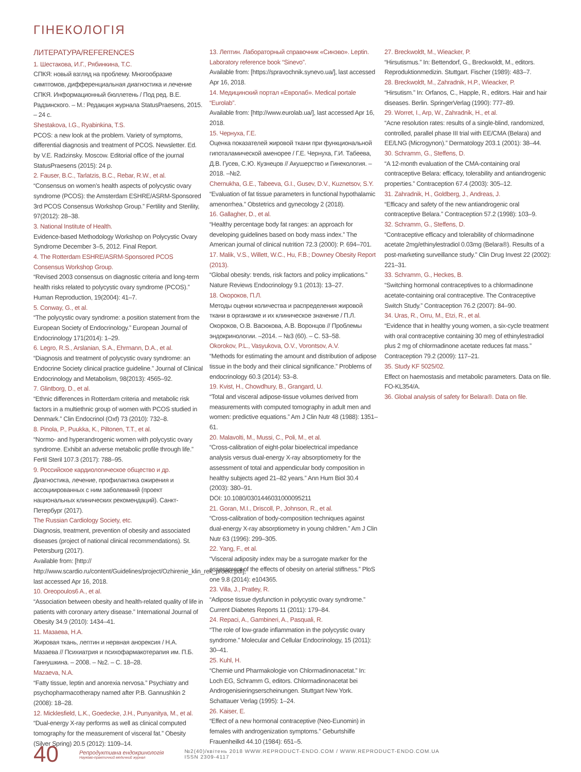ГІНЕКОЛОГІЯ
ЛИТЕРАТУРА/REFERENCES
1. Шестакова, И.Г., Рябинкина, Т.С.
СПКЯ: новый взгляд на проблему. Многообразие симптомов, дифференциальная диагностика и лечение СПКЯ. Информационный бюллетень / Под ред. В.Е. Радзинского. – М.: Редакция журнала StatusPraesens, 2015. – 24 с.
Shestakova, I.G., Ryabinkina, T.S.
PCOS: a new look at the problem. Variety of symptoms, differential diagnosis and treatment of PCOS. Newsletter. Ed. by V.E. Radzinsky. Moscow. Editorial office of the journal StatusPraesens (2015): 24 p.
2. Fauser, B.C., Tarlatzis, B.C., Rebar, R.W., et al.
“Consensus on women’s health aspects of polycystic ovary syndrome (PCOS): the Amsterdam ESHRE/ASRM-Sponsored 3rd PCOS Consensus Workshop Group.” Fertility and Sterility, 97(2012): 28–38.
3. National Institute of Health.
Evidence-based Methodology Workshop on Polycystic Ovary Syndrome December 3–5, 2012. Final Report.
4. The Rotterdam ESHRE/ASRM-Sponsored PCOS Consensus Workshop Group.
“Revised 2003 consensus on diagnostic criteria and long-term health risks related to polycystic ovary syndrome (PCOS).” Human Reproduction, 19(2004): 41–7.
5. Conway, G., et al.
“The polycystic ovary syndrome: a position statement from the European Society of Endocrinology.” European Journal of Endocrinology 171(2014): 1–29.
6. Legro, R.S., Arslanian, S.A., Ehrmann, D.A., et al.
“Diagnosis and treatment of polycystic ovary syndrome: an Endocrine Society clinical practice guideline.” Journal of Clinical Endocrinology and Metabolism, 98(2013): 4565–92.
7. Glintborg, D., et al.
“Ethnic differences in Rotterdam criteria and metabolic risk factors in a multiethnic group of women with PCOS studied in Denmark.” Clin Endocrinol (Oxf) 73 (2010): 732–8.
8. Pinola, P., Puukka, K., Piltonen, T.T., et al.
“Normo- and hyperandrogenic women with polycystic ovary syndrome. Exhibit an adverse metabolic profile through life.” Fertil Steril 107.3 (2017): 788–95.
9. Российское кардиологическое общество и др.
Диагностика, лечение, профилактика ожирения и ассоциированных с ним заболеваний (проект национальных клинических рекомендаций). Санкт-Петербург (2017).
The Russian Cardiology Society, etc.
Diagnosis, treatment, prevention of obesity and associated diseases (project of national clinical recommendations). St. Petersburg (2017).
Available from: [http:// http://www.scardio.ru/content/Guidelines/project/Ozhirenie_klin_rek_proekt.pdf], last accessed Apr 16, 2018.
10. Oreopoulos6 A., et al.
“Association between obesity and health-related quality of life in patients with coronary artery disease.” International Journal of Obesity 34.9 (2010): 1434–41.
11. Мазаева, Н.А.
Жировая ткань, лептин и нервная анорексия / Н.А. Мазаева // Психиатрия и психофармакотерапия им. П.Б. Ганнушкина. – 2008. – №2. – С. 18–28.
Mazaeva, N.A.
“Fatty tissue, leptin and anorexia nervosa.” Psychiatry and psychopharmacotherapy named after P.B. Gannushkin 2 (2008): 18–28.
12. Micklesfield, L.K., Goedecke, J.H., Punyanitya, M., et al.
“Dual-energy X-ray performs as well as clinical computed tomography for the measurement of visceral fat.” Obesity (Silver Spring) 20.5 (2012): 1109–14.
13. Лептин. Лабораторный справочник «Синэво». Leptin. Laboratory reference book “Sinevo”.
Available from: [https://spravochnik.synevo.ua/], last accessed Apr 16, 2018.
14. Медицинский портал «Евролаб». Medical portale “Eurolab”.
Available from: [http://www.eurolab.ua/], last accessed Apr 16, 2018.
15. Чернуха, Г.Е.
Оценка показателей жировой ткани при функциональной гипоталамической аменорее / Г.Е. Чернуха, Г.И. Табеева, Д.В. Гусев, С.Ю. Кузнецов // Акушерство и Гинекология. – 2018. –№2.
Chernukha, G.E., Tabeeva, G.I., Gusev, D.V., Kuznetsov, S.Y.
“Evaluation of fat tissue parameters in functional hypothalamic amenorrhea.” Obstetrics and gynecology 2 (2018).
16. Gallagher, D., et al.
“Healthy percentage body fat ranges: an approach for developing guidelines based on body mass index.” The American journal of clinical nutrition 72.3 (2000): P. 694–701.
17. Malik, V.S., Willett, W.C., Hu, F.B.; Downey Obesity Report (2013).
“Global obesity: trends, risk factors and policy implications.” Nature Reviews Endocrinology 9.1 (2013): 13–27.
18. Окороков, П.Л.
Методы оценки количества и распределения жировой ткани в организме и их клиническое значение / П.Л. Окороков, О.В. Васюкова, А.В. Воронцов // Проблемы эндокринологии. –2014. – №3 (60). – С. 53–58.
Okorokov, P.L., Vasyukova, O.V., Vorontsov, A.V.
“Methods for estimating the amount and distribution of adipose tissue in the body and their clinical significance.” Problems of endocrinology 60.3 (2014): 53–8.
19. Kvist, H., Chowdhury, B., Grangard, U.
“Total and visceral adipose-tissue volumes derived from measurements with computed tomography in adult men and women: predictive equations.” Am J Clin Nutr 48 (1988): 1351–61.
20. Malavolti, M., Mussi, C., Poli, M., et al.
“Cross-calibration of eight-polar bioelectrical impedance analysis versus dual-energy X-ray absorptiometry for the assessment of total and appendicular body composition in healthy subjects aged 21–82 years.” Ann Hum Biol 30.4 (2003): 380–91.
DOI: 10.1080/0301446031000095211
21. Goran, M.I., Driscoll, P., Johnson, R., et al.
“Cross-calibration of body-composition techniques against dual-energy X-ray absorptiometry in young children.” Am J Clin Nutr 63 (1996): 299–305.
22. Yang, F., et al.
“Visceral adiposity index may be a surrogate marker for the assessment of the effects of obesity on arterial stiffness.” PloS one 9.8 (2014): e104365.
23. Villa, J., Pratley, R.
“Adipose tissue dysfunction in polycystic ovary syndrome.” Current Diabetes Reports 11 (2011): 179–84.
24. Repaci, A., Gambineri, A., Pasquali, R.
“The role of low-grade inflammation in the polycystic ovary syndrome.” Molecular and Cellular Endocrinology, 15 (2011): 30–41.
25. Kuhl, H.
“Chemie und Pharmakologie von Chlormadinonacetat.” In: Loch EG, Schramm G, editors. Chlormadinonacetat bei Androgenisieringserscheinungen. Stuttgart New York. Schattauer Verlag (1995): 1–24.
26. Kaiser, E.
“Effect of a new hormonal contraceptive (Neo-Eunomin) in females with androgenization symptoms.” Geburtshilfe Frauenheilkd 44.10 (1984): 651–5.
27. Breckwoldt, M., Wieacker, P.
“Hirsutismus.” In: Bettendorf, G., Breckwoldt, M., editors. Reproduktionmedizin. Stuttgart. Fischer (1989): 483–7.
28. Breckwoldt, M., Zahradnik, H.P., Wieacker, P.
“Hirsutism.” In: Orfanos, C., Happle, R., editors. Hair and hair diseases. Berlin. SpringerVerlag (1990): 777–89.
29. Worret, I., Arp, W., Zahradnik, H., et al.
“Acne resolution rates: results of a single-blind, randomized, controlled, parallel phase III trial with EE/CMA (Belara) and EE/LNG (Microgynon).” Dermatology 203.1 (2001): 38–44.
30. Schramm, G., Steffens, D.
“A 12-month evaluation of the CMA-containing oral contraceptive Belara: efficacy, tolerability and antiandrogenic properties.” Contraception 67.4 (2003): 305–12.
31. Zahradnik, H., Goldberg, J., Andreas, J.
“Efficacy and safety of the new antiandrogenic oral contraceptive Belara.” Contraception 57.2 (1998): 103–9.
32. Schramm, G., Steffens, D.
“Contraceptive efficacy and tolerability of chlormadinone acetate 2mg/ethinylestradiol 0.03mg (Belara®). Results of a post-marketing surveillance study.” Clin Drug Invest 22 (2002): 221–31.
33. Schramm, G., Heckes, B.
“Switching hormonal contraceptives to a chlormadinone acetate-containing oral contraceptive. The Contraceptive Switch Study.” Contraception 76.2 (2007): 84–90.
34. Uras, R., Orru, M., Etzi, R., et al.
“Evidence that in healthy young women, a six-cycle treatment with oral contraceptive containing 30 meg of ethinylestradiol plus 2 mg of chlormadinone acetate reduces fat mass.” Contraception 79.2 (2009): 117–21.
35. Study KF 5025/02.
Effect on haemostasis and metabolic parameters. Data on file. FO-KL354/A.
36. Global analysis of safety for Belara®. Data on file.
40
Репродуктивна ендокринологія
Науково-практичний медичний журнал
№2(40)/квітень 2018 WWW.REPRODUCT-ENDO.COM / WWW.REPRODUCT-ENDO.COM.UA
ISSN 2309-4117